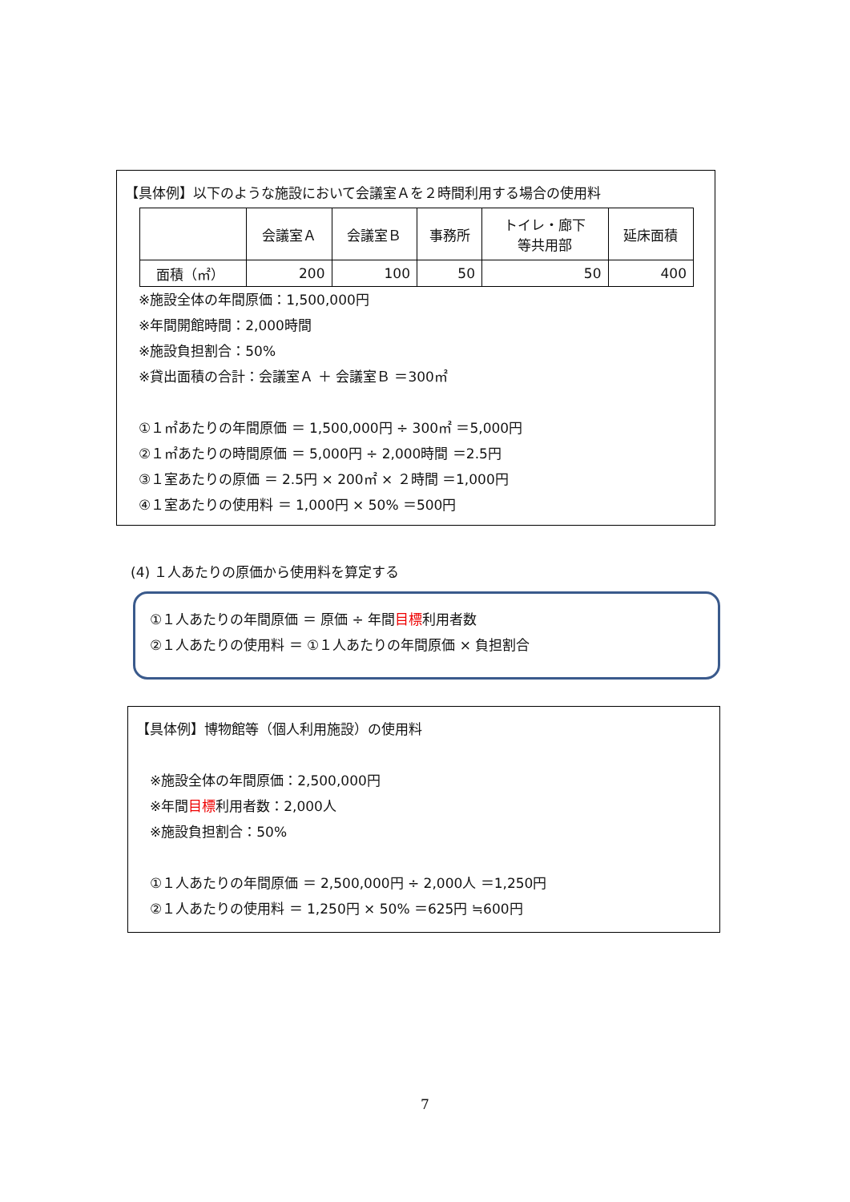【具体例】以下のような施設において会議室Ａを２時間利用する場合の使用料
| | 会議室Ａ | 会議室Ｂ | 事務所 | トイレ・廊下 等共用部 | 延床面積 |
| --- | --- | --- | --- | --- | --- |
| 面積（㎡） | 200 | 100 | 50 | 50 | 400 |
※施設全体の年間原価：1,500,000円
※年間開館時間：2,000時間
※施設負担割合：50%
※貸出面積の合計：会議室Ａ ＋ 会議室Ｂ ＝300㎡
①１㎡あたりの年間原価 ＝ 1,500,000円 ÷ 300㎡ ＝5,000円
②１㎡あたりの時間原価 ＝ 5,000円 ÷ 2,000時間 ＝2.5円
③１室あたりの原価 ＝ 2.5円 × 200㎡ × ２時間 ＝1,000円
④１室あたりの使用料 ＝ 1,000円 × 50% ＝500円
(4) １人あたりの原価から使用料を算定する
①１人あたりの年間原価 ＝ 原価 ÷ 年間目標利用者数
②１人あたりの使用料 ＝ ①１人あたりの年間原価 × 負担割合
【具体例】博物館等（個人利用施設）の使用料
※施設全体の年間原価：2,500,000円
※年間目標利用者数：2,000人
※施設負担割合：50%
①１人あたりの年間原価 ＝ 2,500,000円 ÷ 2,000人 ＝1,250円
②１人あたりの使用料 ＝ 1,250円 × 50% ＝625円 ≒600円
7